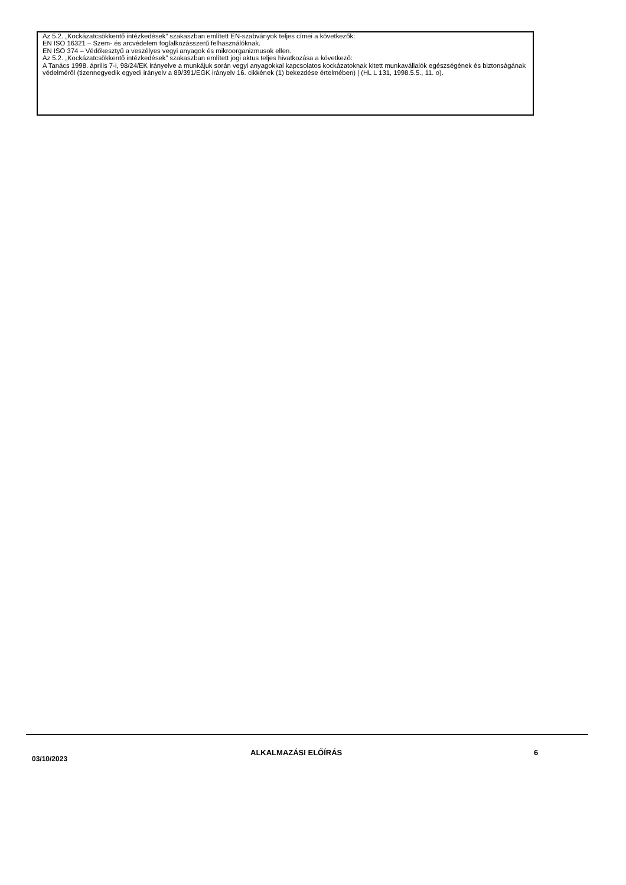Az 5.2. „Kockázatcsökkentő intézkedések” szakaszban említett EN-szabványok teljes címei a következők:
EN ISO 16321 – Szem- és arcvédelem foglalkozásszerű felhasználóknak.
EN ISO 374 – Védőkesztyű a veszélyes vegyi anyagok és mikroorganizmusok ellen.
Az 5.2. „Kockázatcsökkentő intézkedések” szakaszban említett jogi aktus teljes hivatkozása a következő:
A Tanács 1998. április 7-i, 98/24/EK irányelve a munkájuk során vegyi anyagokkal kapcsolatos kockázatoknak kitett munkavállalók egészségének és biztonságának védelméről (tizennegyedik egyedi irányelv a 89/391/EGK irányelv 16. cikkének (1) bekezdése értelmében) | (HL L 131, 1998.5.5., 11. o).
03/10/2023
ALKALMAZÁSI ELŐÍRÁS 6